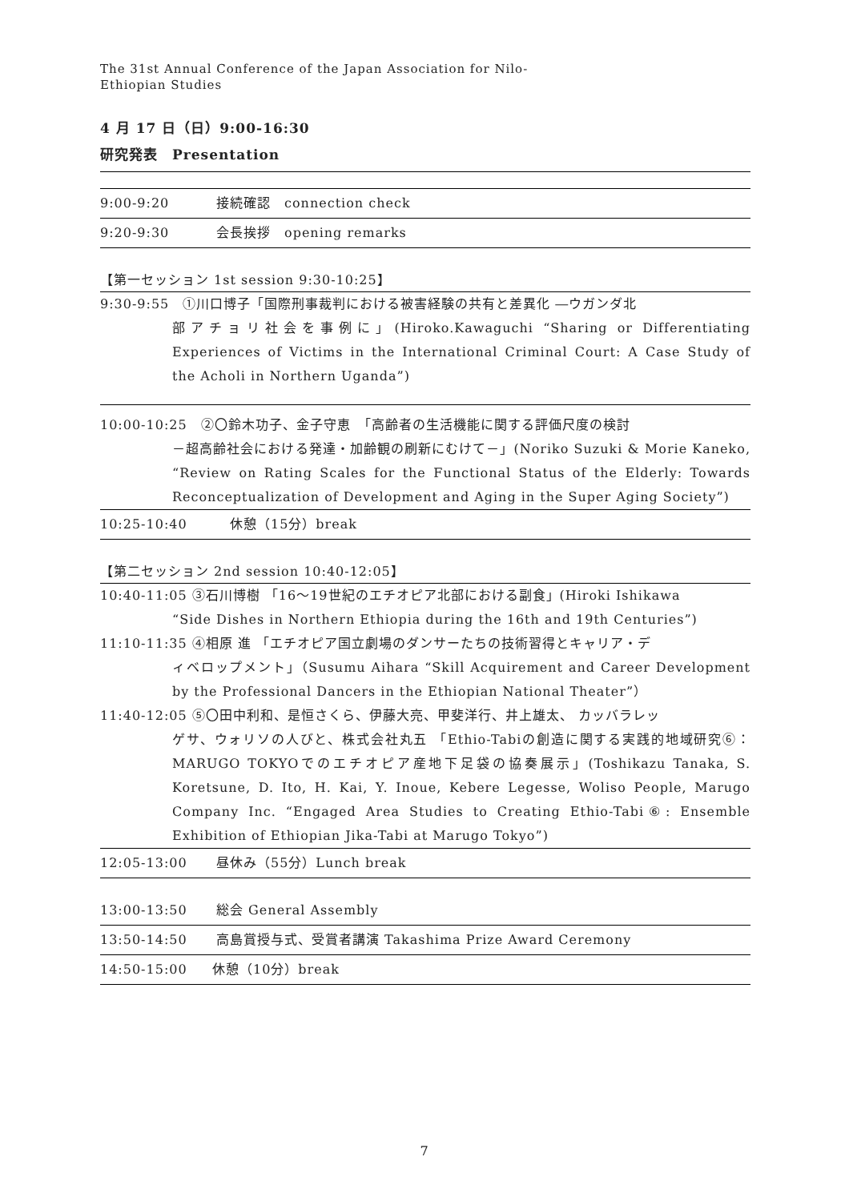The 31st Annual Conference of the Japan Association for Nilo-
Ethiopian Studies
4 月 17 日（日）9:00-16:30
研究発表　Presentation
9:00-9:20 接続確認　connection check
9:20-9:30 会長挨拶　opening remarks
【第一セッション 1st session 9:30-10:25】
9:30-9:55　①川口博子「国際刑事裁判における被害経験の共有と差異化 ―ウガンダ北
部アチョリ社会を事例に」(Hiroko.Kawaguchi “Sharing or Differentiating Experiences of Victims in the International Criminal Court: A Case Study of the Acholi in Northern Uganda”)
10:00-10:25　②〇鈴木功子、金子守恵　「高齢者の生活機能に関する評価尺度の検討
－超高齢社会における発達・加齢観の刷新にむけて－」(Noriko Suzuki & Morie Kaneko, “Review on Rating Scales for the Functional Status of the Elderly: Towards Reconceptualization of Development and Aging in the Super Aging Society”)
10:25-10:40　休憩（15分）break
【第二セッション 2nd session 10:40-12:05】
10:40-11:05 ③石川博樹 「16〜19世紀のエチオピア北部における副食」(Hiroki Ishikawa
“Side Dishes in Northern Ethiopia during the 16th and 19th Centuries”)
11:10-11:35 ④相原 進 「エチオピア国立劇場のダンサーたちの技術習得とキャリア・デ
ィベロップメント」（Susumu Aihara “Skill Acquirement and Career Development by the Professional Dancers in the Ethiopian National Theater”）
11:40-12:05 ⑤〇田中利和、是恒さくら、伊藤大亮、甲斐洋行、井上雄太、 カッバラレッ
ゲサ、ウォリソの人びと、株式会社丸五 「Ethio-Tabiの創造に関する実践的地域研究⑥： MARUGO TOKYOでのエチオピア産地下足袋の協奏展示」(Toshikazu Tanaka, S. Koretsune, D. Ito, H. Kai, Y. Inoue, Kebere Legesse, Woliso People, Marugo Company Inc. “Engaged Area Studies to Creating Ethio-Tabi⑥: Ensemble Exhibition of Ethiopian Jika-Tabi at Marugo Tokyo”)
12:05-13:00 昼休み（55分）Lunch break
13:00-13:50 総会 General Assembly
13:50-14:50 高島賞授与式、受賞者講演 Takashima Prize Award Ceremony
14:50-15:00 休憩（10分）break
7